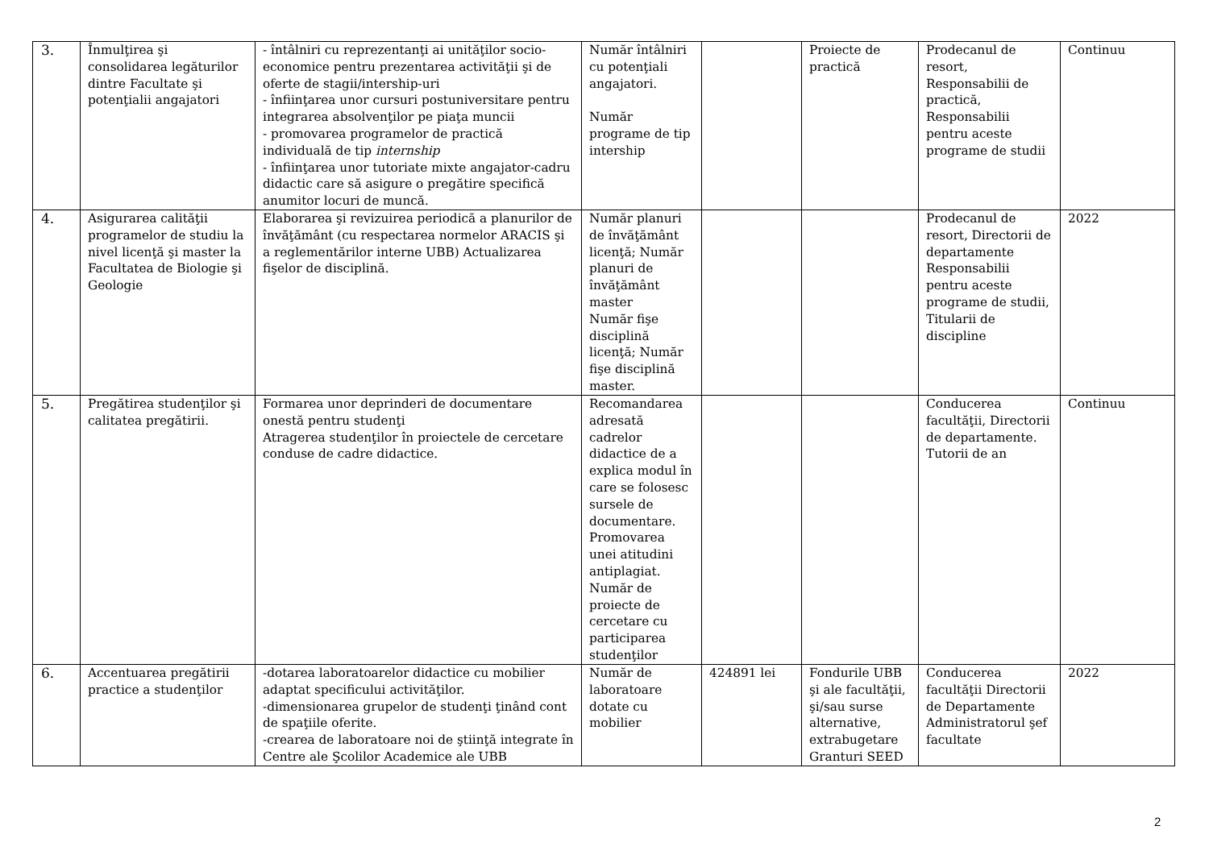| 3. | Înmulţirea şi consolidarea legăturilor dintre Facultate şi potenţialii angajatori | - întâlniri cu reprezentanţi ai unităţilor socio-economice pentru prezentarea activităţii şi de oferte de stagii/intership-uri - înfiinţarea unor cursuri postuniversitare pentru integrarea absolvenţilor pe piaţa muncii - promovarea programelor de practică individuală de tip internship - înfiinţarea unor tutoriate mixte angajator-cadru didactic care să asigure o pregătire specifică anumitor locuri de muncă. | Număr întâlniri cu potenţiali angajatori. Număr programe de tip intership | | Proiecte de practică | Prodecanul de resort, Responsabilii de practică, Responsabilii pentru aceste programe de studii | Continuu |
| 4. | Asigurarea calităţii programelor de studiu la nivel licenţă şi master la Facultatea de Biologie şi Geologie | Elaborarea şi revizuirea periodică a planurilor de învăţământ (cu respectarea normelor ARACIS şi a reglementărilor interne UBB) Actualizarea fişelor de disciplină. | Număr planuri de învăţământ licenţă; Număr planuri de învăţământ master Număr fişe disciplină licenţă; Număr fişe disciplină master. | | | Prodecanul de resort, Directorii de departamente Responsabilii pentru aceste programe de studii, Titularii de discipline | 2022 |
| 5. | Pregătirea studenţilor şi calitatea pregătirii. | Formarea unor deprinderi de documentare onestă pentru studenţi Atragerea studenţilor în proiectele de cercetare conduse de cadre didactice. | Recomandarea adresată cadrelor didactice de a explica modul în care se folosesc sursele de documentare. Promovarea unei atitudini antiplagiat. Număr de proiecte de cercetare cu participarea studenţilor | | | Conducerea facultăţii, Directorii de departamente. Tutorii de an | Continuu |
| 6. | Accentuarea pregătirii practice a studenţilor | -dotarea laboratoarelor didactice cu mobilier adaptat specificului activităţilor. -dimensionarea grupelor de studenţi ţinând cont de spaţiile oferite. -crearea de laboratoare noi de ştiinţă integrate în Centre ale Şcolilor Academice ale UBB | Număr de laboratoare dotate cu mobilier | 424891 lei | Fondurile UBB şi ale facultăţii, şi/sau surse alternative, extrabugetare Granturi SEED | Conducerea facultăţii Directorii de Departamente Administratorul şef facultate | 2022 |
2